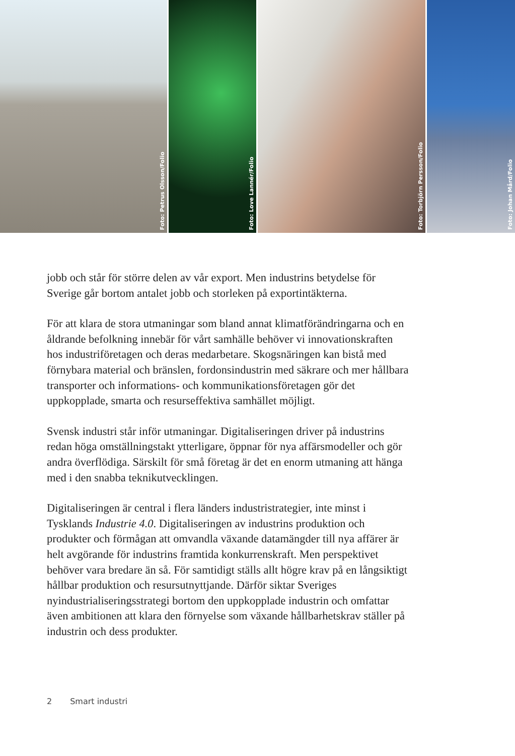Foto: Petrus Olsson/Folio
Foto: Love Lannér/Folio
Foto: Torbjörn Persson/Folio
Foto: Johan Mård/Folio
jobb och står för större delen av vår export. Men industrins betydelse för Sverige går bortom antalet jobb och storleken på exportintäkterna.
För att klara de stora utmaningar som bland annat klimatförändring­arna och en åldrande befolkning innebär för vårt samhälle behöver vi innovationskraften hos industriföretagen och deras medarbetare. Skogsnäringen kan bistå med förnybara material och bränslen, fordons­industrin med säkrare och mer hållbara transporter och informations- och kommunikationsföretagen gör det uppkopplade, smarta och resurseffektiva samhället möjligt.
Svensk industri står inför utmaningar. Digitaliseringen driver på indu­strins redan höga omställningstakt ytterligare, öppnar för nya affärs­modeller och gör andra överflödiga. Särskilt för små företag är det en enorm utmaning att hänga med i den snabba teknikutvecklingen.
Digitaliseringen är central i flera länders industristrategier, inte minst i Tysklands Industrie 4.0. Digitaliseringen av industrins produktion och produkter och förmågan att omvandla växande datamängder till nya affärer är helt avgörande för industrins framtida konkurrenskraft. Men perspektivet behöver vara bredare än så. För samtidigt ställs allt högre krav på en långsiktigt hållbar produktion och resursutnyttjande. Därför siktar Sveriges nyindustrialiseringsstrategi bortom den uppkopplade industrin och omfattar även ambitionen att klara den förnyelse som växande hållbarhetskrav ställer på industrin och dess produkter.
2 Smart industri